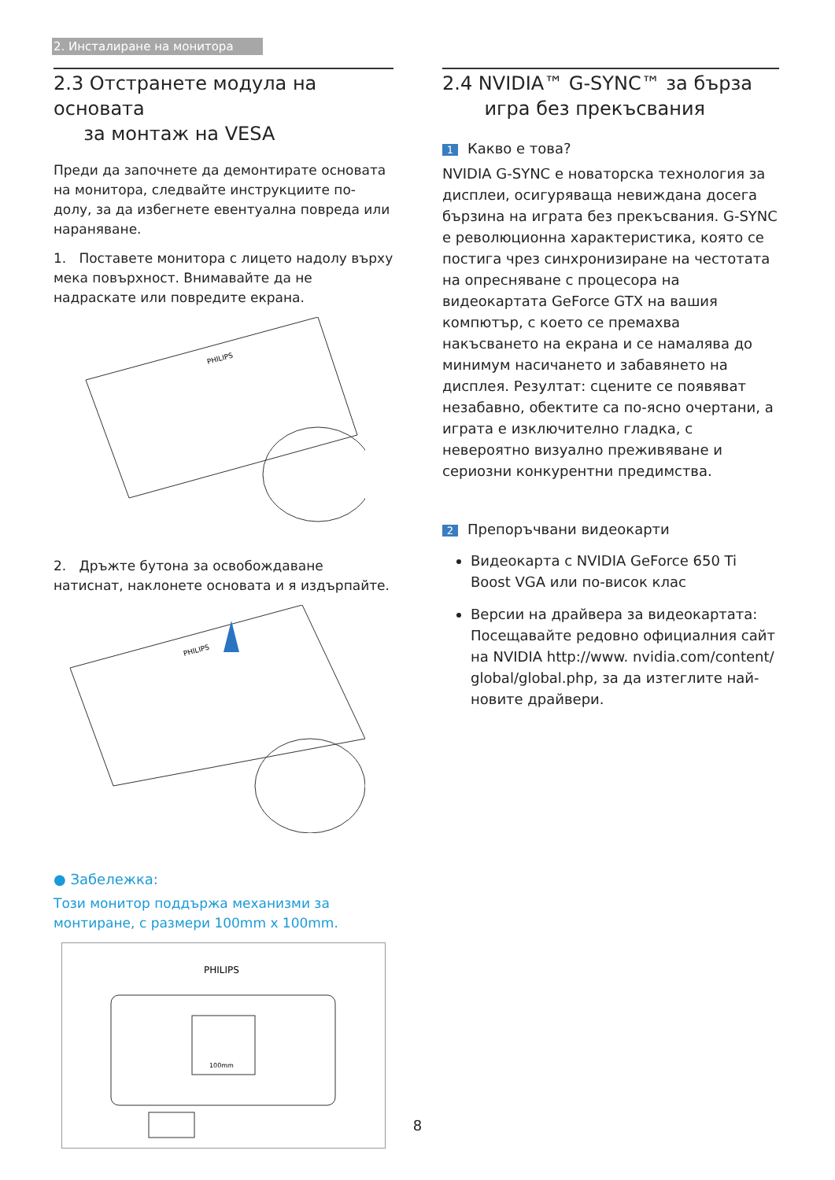2. Инсталиране на монитора
2.3 Отстранете модула на основата
за монтаж на VESA
Преди да започнете да демонтирате основата на монитора, следвайте инструкциите по-долу, за да избегнете евентуална повреда или нараняване.
1. Поставете монитора с лицето надолу върху мека повърхност. Внимавайте да не надраскате или повредите екрана.
PHILIPS
2. Дръжте бутона за освобождаване натиснат, наклонете основата и я издърпайте.
PHILIPS
● Забележка:
Този монитор поддържа механизми за монтиране, с размери 100mm x 100mm.
PHILIPS
100mm
2.4 NVIDIA™ G-SYNC™ за бърза
игра без прекъсвания
1 Какво е това?
NVIDIA G-SYNC е новаторска технология за дисплеи, осигуряваща невиждана досега бързина на играта без прекъсвания. G-SYNC е революционна характеристика, която се постига чрез синхронизиране на честотата на опресняване с процесора на видеокартата GeForce GTX на вашия компютър, с което се премахва накъсването на екрана и се намалява до минимум насичането и забавянето на дисплея. Резултат: сцените се появяват незабавно, обектите са по-ясно очертани, а играта е изключително гладка, с невероятно визуално преживяване и сериозни конкурентни предимства.
2 Препоръчвани видеокарти
Видеокарта с NVIDIA GeForce 650 Ti Boost VGA или по-висок клас
Версии на драйвера за видеокартата: Посещавайте редовно официалния сайт на NVIDIA http://www. nvidia.com/content/ global/global.php, за да изтеглите най-новите драйвери.
8